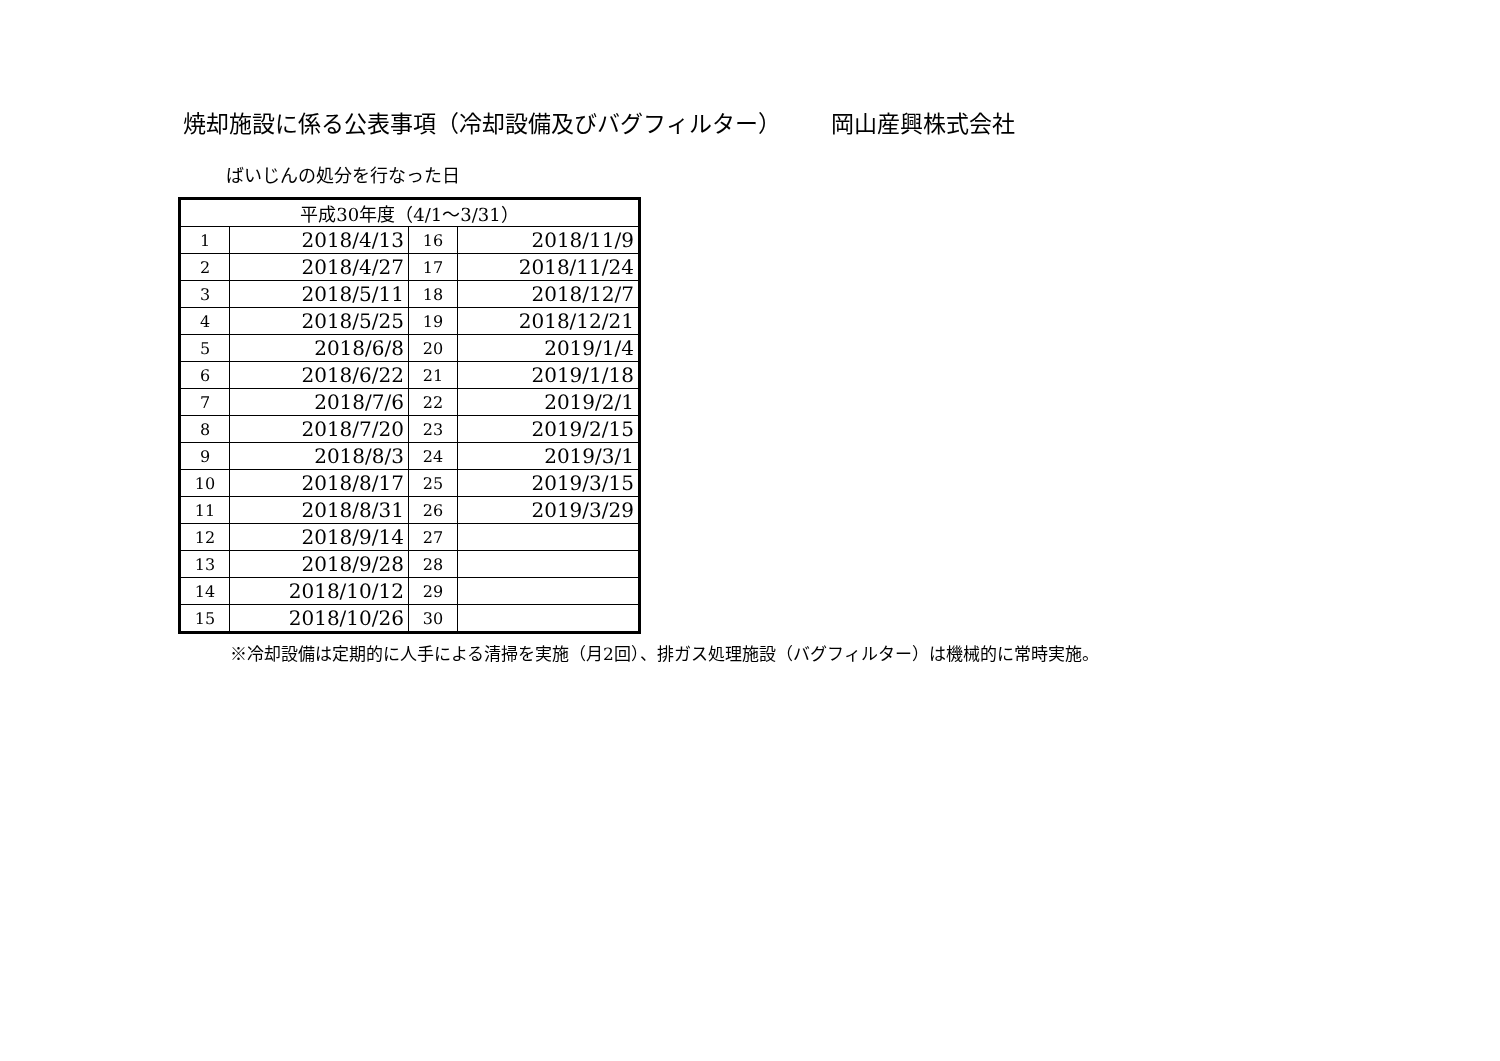焼却施設に係る公表事項（冷却設備及びバグフィルター） 岡山産興株式会社
ばいじんの処分を行なった日
| 平成30年度（4/1～3/31） | | | |
| --- | --- | --- | --- |
| 1 | 2018/4/13 | 16 | 2018/11/9 |
| 2 | 2018/4/27 | 17 | 2018/11/24 |
| 3 | 2018/5/11 | 18 | 2018/12/7 |
| 4 | 2018/5/25 | 19 | 2018/12/21 |
| 5 | 2018/6/8 | 20 | 2019/1/4 |
| 6 | 2018/6/22 | 21 | 2019/1/18 |
| 7 | 2018/7/6 | 22 | 2019/2/1 |
| 8 | 2018/7/20 | 23 | 2019/2/15 |
| 9 | 2018/8/3 | 24 | 2019/3/1 |
| 10 | 2018/8/17 | 25 | 2019/3/15 |
| 11 | 2018/8/31 | 26 | 2019/3/29 |
| 12 | 2018/9/14 | 27 | |
| 13 | 2018/9/28 | 28 | |
| 14 | 2018/10/12 | 29 | |
| 15 | 2018/10/26 | 30 | |
※冷却設備は定期的に人手による清掃を実施（月2回）、排ガス処理施設（バグフィルター）は機械的に常時実施。